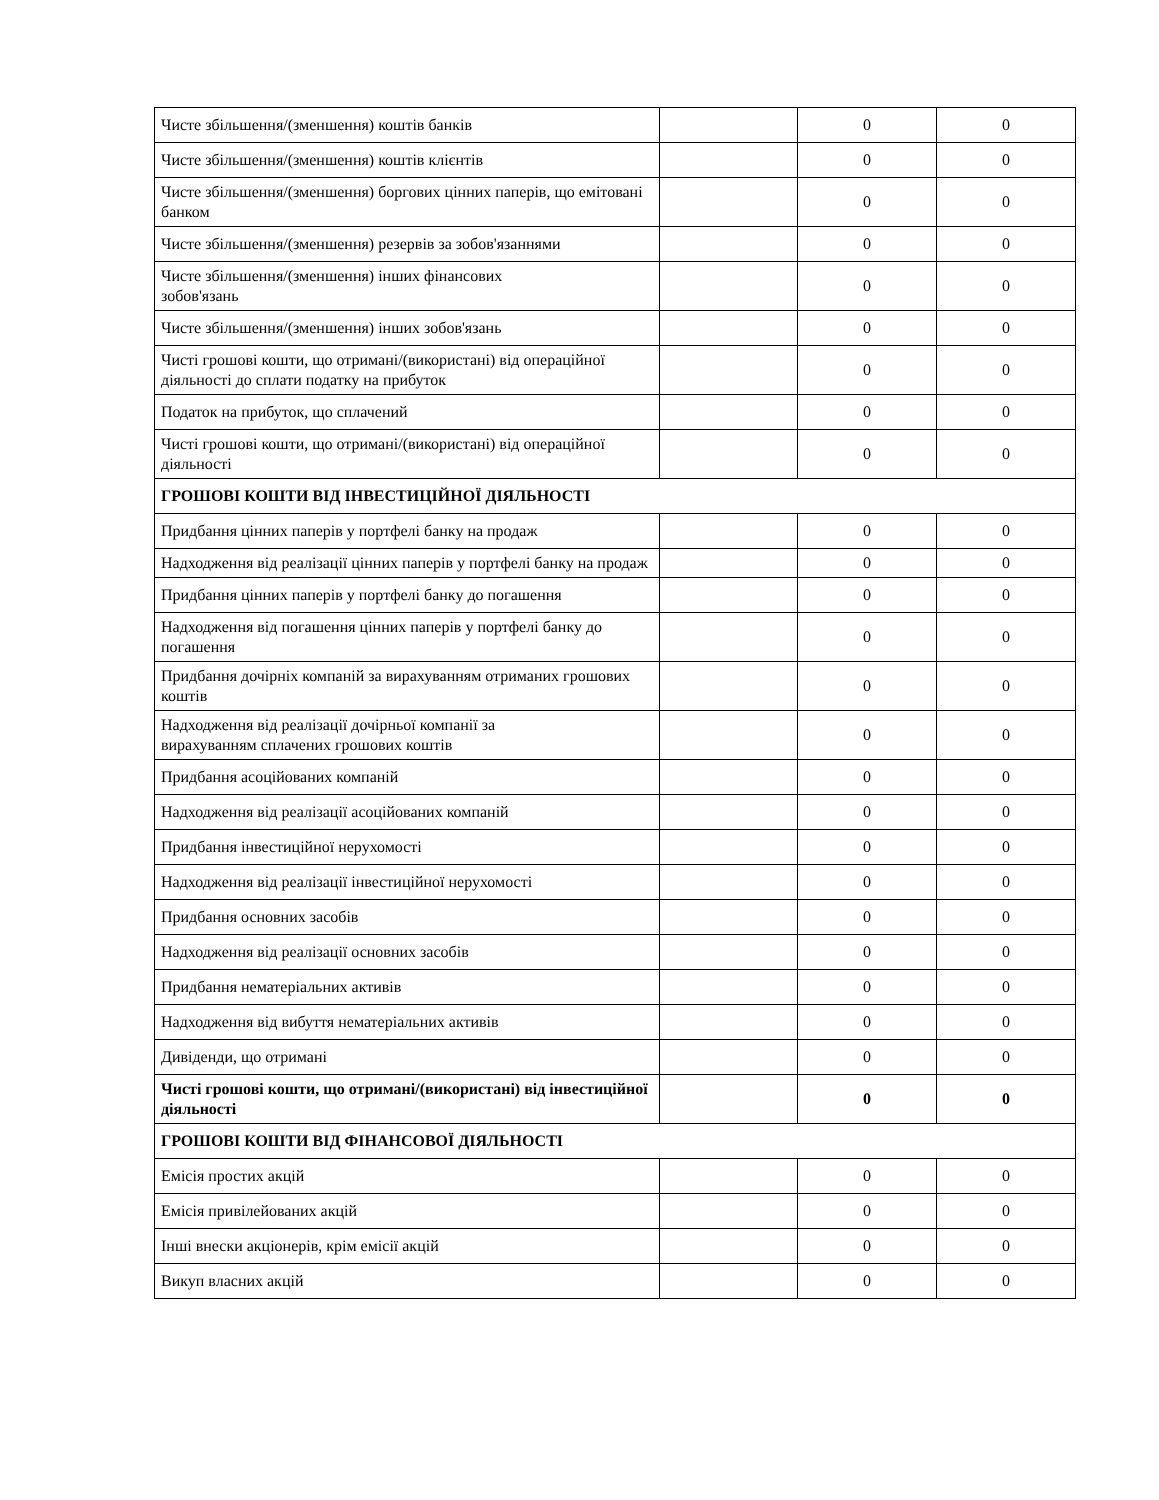| Чисте збільшення/(зменшення) коштів банків | | 0 | 0 |
| Чисте збільшення/(зменшення) коштів клієнтів | | 0 | 0 |
| Чисте збільшення/(зменшення) боргових цінних паперів, що емітовані банком | | 0 | 0 |
| Чисте збільшення/(зменшення) резервів за зобов'язаннями | | 0 | 0 |
| Чисте збільшення/(зменшення) інших фінансових зобов'язань | | 0 | 0 |
| Чисте збільшення/(зменшення) інших зобов'язань | | 0 | 0 |
| Чисті грошові кошти, що отримані/(використані) від операційної діяльності до сплати податку на прибуток | | 0 | 0 |
| Податок на прибуток, що сплачений | | 0 | 0 |
| Чисті грошові кошти, що отримані/(використані) від операційної діяльності | | 0 | 0 |
| ГРОШОВІ КОШТИ ВІД ІНВЕСТИЦІЙНОЇ ДІЯЛЬНОСТІ | | | |
| Придбання цінних паперів у портфелі банку на продаж | | 0 | 0 |
| Надходження від реалізації цінних паперів у портфелі банку на продаж | | 0 | 0 |
| Придбання цінних паперів у портфелі банку до погашення | | 0 | 0 |
| Надходження від погашення цінних паперів у портфелі банку до погашення | | 0 | 0 |
| Придбання дочірніх компаній за вирахуванням отриманих грошових коштів | | 0 | 0 |
| Надходження від реалізації дочірньої компанії за вирахуванням сплачених грошових коштів | | 0 | 0 |
| Придбання асоційованих компаній | | 0 | 0 |
| Надходження від реалізації асоційованих компаній | | 0 | 0 |
| Придбання інвестиційної нерухомості | | 0 | 0 |
| Надходження від реалізації інвестиційної нерухомості | | 0 | 0 |
| Придбання основних засобів | | 0 | 0 |
| Надходження від реалізації основних засобів | | 0 | 0 |
| Придбання нематеріальних активів | | 0 | 0 |
| Надходження від вибуття нематеріальних активів | | 0 | 0 |
| Дивіденди, що отримані | | 0 | 0 |
| Чисті грошові кошти, що отримані/(використані) від інвестиційної діяльності | | 0 | 0 |
| ГРОШОВІ КОШТИ ВІД ФІНАНСОВОЇ ДІЯЛЬНОСТІ | | | |
| Емісія простих акцій | | 0 | 0 |
| Емісія привілейованих акцій | | 0 | 0 |
| Інші внески акціонерів, крім емісії акцій | | 0 | 0 |
| Викуп власних акцій | | 0 | 0 |